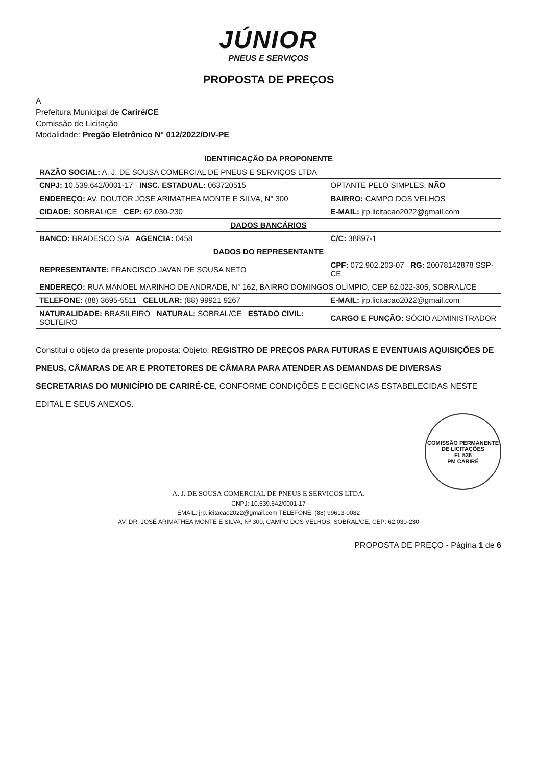JÚNIOR
PNEUS E SERVIÇOS
PROPOSTA DE PREÇOS
A
Prefeitura Municipal de Cariré/CE
Comissão de Licitação
Modalidade: Pregão Eletrônico N° 012/2022/DIV-PE
| IDENTIFICAÇÃO DA PROPONENTE | |
| RAZÃO SOCIAL: A. J. DE SOUSA COMERCIAL DE PNEUS E SERVIÇOS LTDA | |
| CNPJ: 10.539.642/0001-17 INSC. ESTADUAL: 063720515 | OPTANTE PELO SIMPLES: NÃO |
| ENDEREÇO: AV. DOUTOR JOSÉ ARIMATHEA MONTE E SILVA, N° 300 | BAIRRO: CAMPO DOS VELHOS |
| CIDADE: SOBRAL/CE CEP: 62.030-230 | E-MAIL: jrp.licitacao2022@gmail.com |
| DADOS BANCÁRIOS | |
| BANCO: BRADESCO S/A AGENCIA: 0458 | C/C: 38897-1 |
| DADOS DO REPRESENTANTE | |
| REPRESENTANTE: FRANCISCO JAVAN DE SOUSA NETO | CPF: 072.902.203-07 RG: 20078142878 SSP-CE |
| ENDEREÇO: RUA MANOEL MARINHO DE ANDRADE, N° 162, BAIRRO DOMINGOS OLÍMPIO, CEP 62.022-305, SOBRAL/CE | |
| TELEFONE: (88) 3695-5511 CELULAR: (88) 99921 9267 | E-MAIL: jrp.licitacao2022@gmail.com |
| NATURALIDADE: BRASILEIRO NATURAL: SOBRAL/CE ESTADO CIVIL: SOLTEIRO | CARGO E FUNÇÃO: SÓCIO ADMINISTRADOR |
Constitui o objeto da presente proposta: Objeto: REGISTRO DE PREÇOS PARA FUTURAS E EVENTUAIS AQUISIÇÕES DE PNEUS, CÂMARAS DE AR E PROTETORES DE CÂMARA PARA ATENDER AS DEMANDAS DE DIVERSAS SECRETARIAS DO MUNICÍPIO DE CARIRÉ-CE, CONFORME CONDIÇÕES E ECIGENCIAS ESTABELECIDAS NESTE EDITAL E SEUS ANEXOS.
COMISSÃO PERMANENTE DE LICITAÇÕES
Fl. 536
PM CARIRÉ
A. J. DE SOUSA COMERCIAL DE PNEUS E SERVIÇOS LTDA.
CNPJ: 10.539.642/0001-17
EMAIL: jrp.licitacao2022@gmail.com TELEFONE: (88) 99613-0082
AV. DR. JOSÉ ARIMATHEA MONTE E SILVA, Nº 300, CAMPO DOS VELHOS, SOBRAL/CE, CEP: 62.030-230
PROPOSTA DE PREÇO - Página 1 de 6